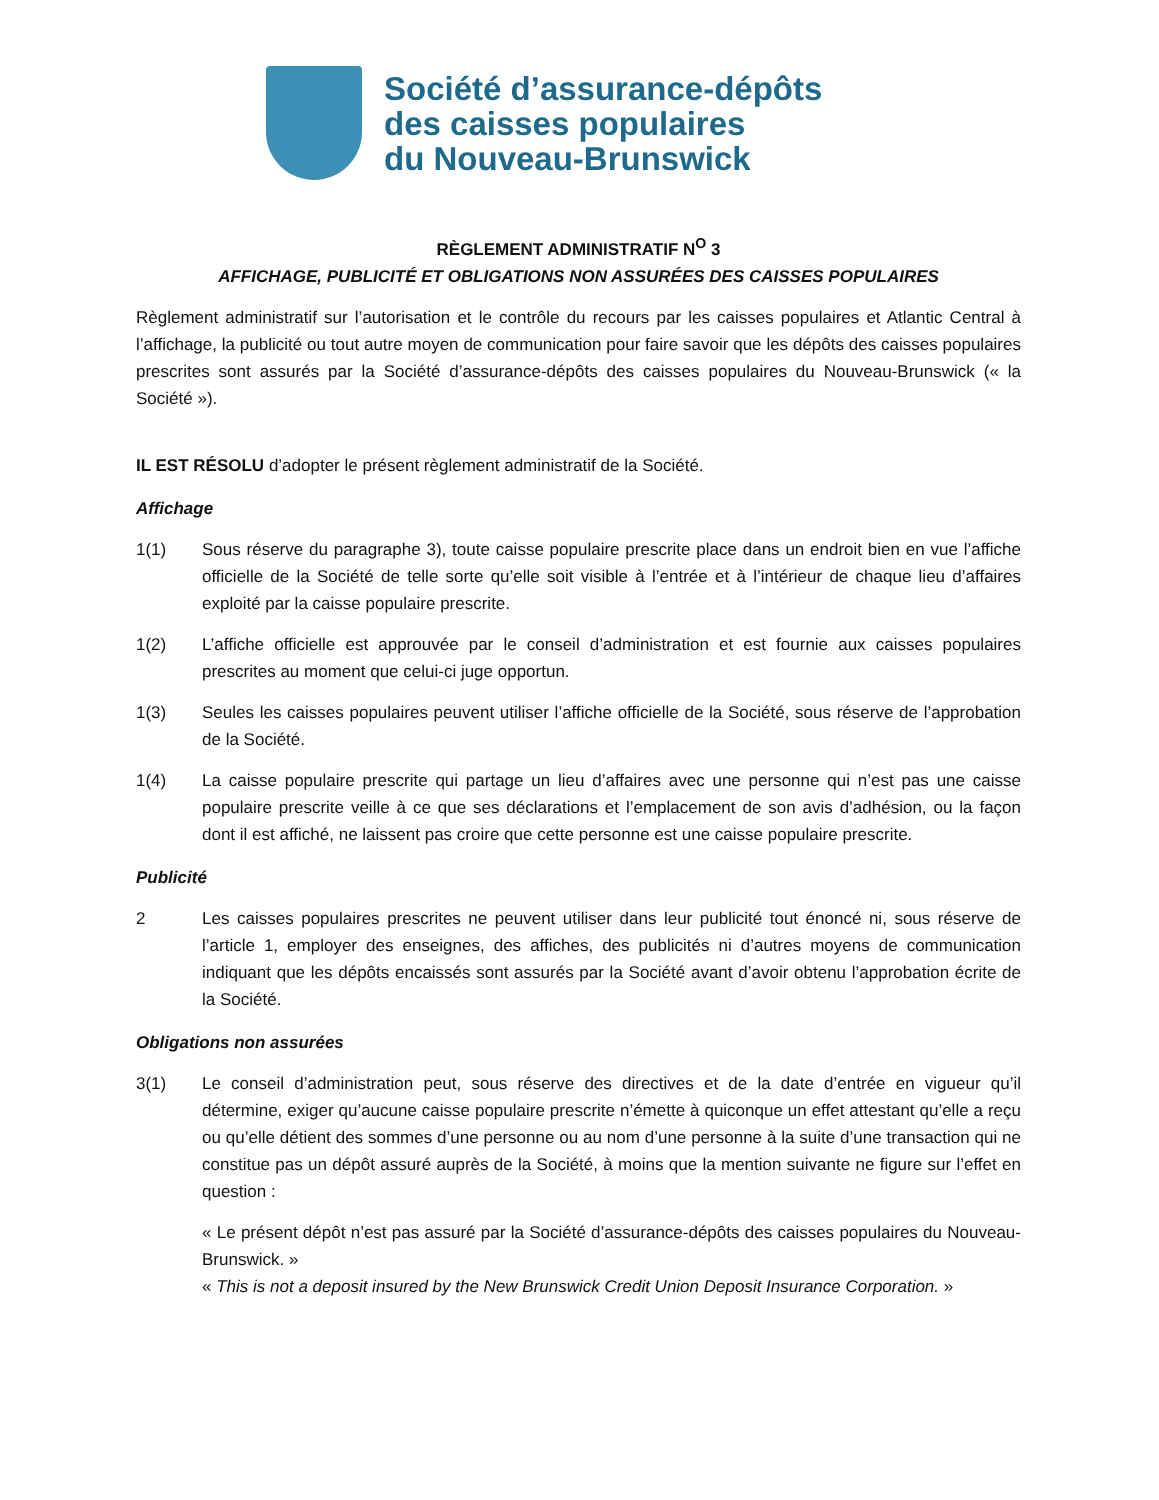Société d’assurance-dépôts
des caisses populaires
du Nouveau-Brunswick
RÈGLEMENT ADMINISTRATIF N<sup>O</sup> 3
AFFICHAGE, PUBLICITÉ ET OBLIGATIONS NON ASSURÉES DES CAISSES POPULAIRES
Règlement administratif sur l’autorisation et le contrôle du recours par les caisses populaires et Atlantic Central à l’affichage, la publicité ou tout autre moyen de communication pour faire savoir que les dépôts des caisses populaires prescrites sont assurés par la Société d’assurance-dépôts des caisses populaires du Nouveau-Brunswick (« la Société »).
IL EST RÉSOLU d’adopter le présent règlement administratif de la Société.
Affichage
1(1) Sous réserve du paragraphe 3), toute caisse populaire prescrite place dans un endroit bien en vue l’affiche officielle de la Société de telle sorte qu’elle soit visible à l’entrée et à l’intérieur de chaque lieu d’affaires exploité par la caisse populaire prescrite.
1(2) L’affiche officielle est approuvée par le conseil d’administration et est fournie aux caisses populaires prescrites au moment que celui-ci juge opportun.
1(3) Seules les caisses populaires peuvent utiliser l’affiche officielle de la Société, sous réserve de l’approbation de la Société.
1(4) La caisse populaire prescrite qui partage un lieu d’affaires avec une personne qui n’est pas une caisse populaire prescrite veille à ce que ses déclarations et l’emplacement de son avis d’adhésion, ou la façon dont il est affiché, ne laissent pas croire que cette personne est une caisse populaire prescrite.
Publicité
2 Les caisses populaires prescrites ne peuvent utiliser dans leur publicité tout énoncé ni, sous réserve de l’article 1, employer des enseignes, des affiches, des publicités ni d’autres moyens de communication indiquant que les dépôts encaissés sont assurés par la Société avant d’avoir obtenu l’approbation écrite de la Société.
Obligations non assurées
3(1) Le conseil d’administration peut, sous réserve des directives et de la date d’entrée en vigueur qu’il détermine, exiger qu’aucune caisse populaire prescrite n’émette à quiconque un effet attestant qu’elle a reçu ou qu’elle détient des sommes d’une personne ou au nom d’une personne à la suite d’une transaction qui ne constitue pas un dépôt assuré auprès de la Société, à moins que la mention suivante ne figure sur l’effet en question :
« Le présent dépôt n’est pas assuré par la Société d’assurance-dépôts des caisses populaires du Nouveau-Brunswick. »
« This is not a deposit insured by the New Brunswick Credit Union Deposit Insurance Corporation. »